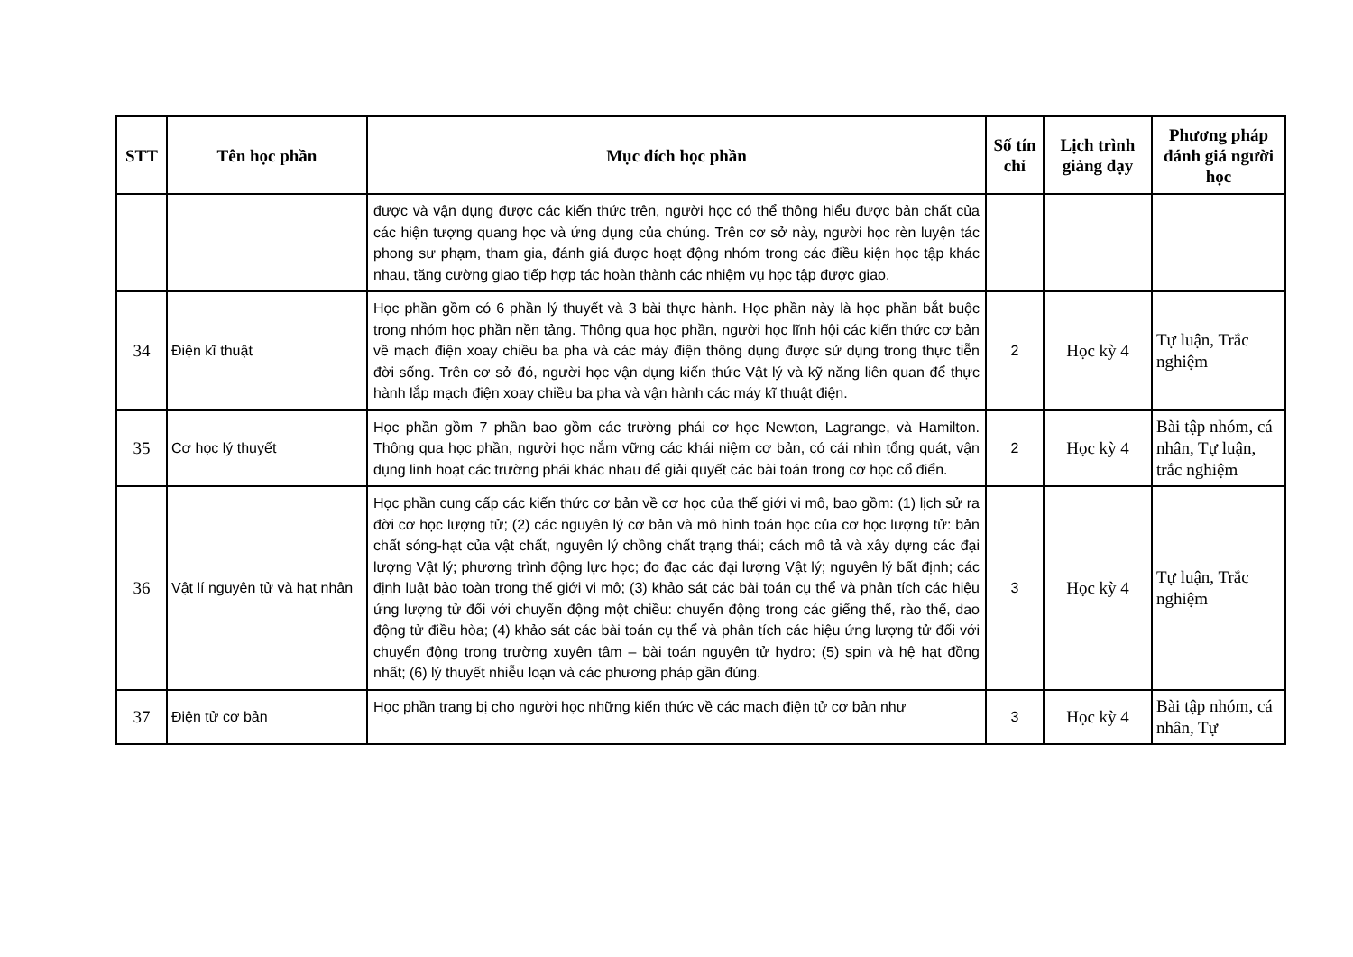| STT | Tên học phần | Mục đích học phần | Số tín chỉ | Lịch trình giảng dạy | Phương pháp đánh giá người học |
| --- | --- | --- | --- | --- | --- |
| | | được và vận dụng được các kiến thức trên, người học có thể thông hiểu được bản chất của các hiện tượng quang học và ứng dụng của chúng. Trên cơ sở này, người học rèn luyện tác phong sư phạm, tham gia, đánh giá được hoạt động nhóm trong các điều kiện học tập khác nhau, tăng cường giao tiếp hợp tác hoàn thành các nhiệm vụ học tập được giao. | | | |
| 34 | Điện kĩ thuật | Học phần gồm có 6 phần lý thuyết và 3 bài thực hành. Học phần này là học phần bắt buộc trong nhóm học phần nền tảng. Thông qua học phần, người học lĩnh hội các kiến thức cơ bản về mạch điện xoay chiều ba pha và các máy điện thông dụng được sử dụng trong thực tiễn đời sống. Trên cơ sở đó, người học vận dụng kiến thức Vật lý và kỹ năng liên quan để thực hành lắp mạch điện xoay chiều ba pha và vận hành các máy kĩ thuật điện. | 2 | Học kỳ 4 | Tự luận, Trắc nghiệm |
| 35 | Cơ học lý thuyết | Học phần gồm 7 phần bao gồm các trường phái cơ học Newton, Lagrange, và Hamilton. Thông qua học phần, người học nắm vững các khái niệm cơ bản, có cái nhìn tổng quát, vận dụng linh hoạt các trường phái khác nhau để giải quyết các bài toán trong cơ học cổ điển. | 2 | Học kỳ 4 | Bài tập nhóm, cá nhân, Tự luận, trắc nghiệm |
| 36 | Vật lí nguyên tử và hạt nhân | Học phần cung cấp các kiến thức cơ bản về cơ học của thế giới vi mô, bao gồm: (1) lịch sử ra đời cơ học lượng tử; (2) các nguyên lý cơ bản và mô hình toán học của cơ học lượng tử: bản chất sóng-hạt của vật chất, nguyên lý chồng chất trạng thái; cách mô tả và xây dựng các đại lượng Vật lý; phương trình động lực học; đo đạc các đại lượng Vật lý; nguyên lý bất định; các định luật bảo toàn trong thế giới vi mô; (3) khảo sát các bài toán cụ thể và phân tích các hiệu ứng lượng tử đối với chuyển động một chiều: chuyển động trong các giếng thế, rào thế, dao động tử điều hòa; (4) khảo sát các bài toán cụ thể và phân tích các hiệu ứng lượng tử đối với chuyển động trong trường xuyên tâm – bài toán nguyên tử hydro; (5) spin và hệ hạt đồng nhất; (6) lý thuyết nhiễu loạn và các phương pháp gần đúng. | 3 | Học kỳ 4 | Tự luận, Trắc nghiệm |
| 37 | Điện tử cơ bản | Học phần trang bị cho người học những kiến thức về các mạch điện tử cơ bản như | 3 | Học kỳ 4 | Bài tập nhóm, cá nhân, Tự |